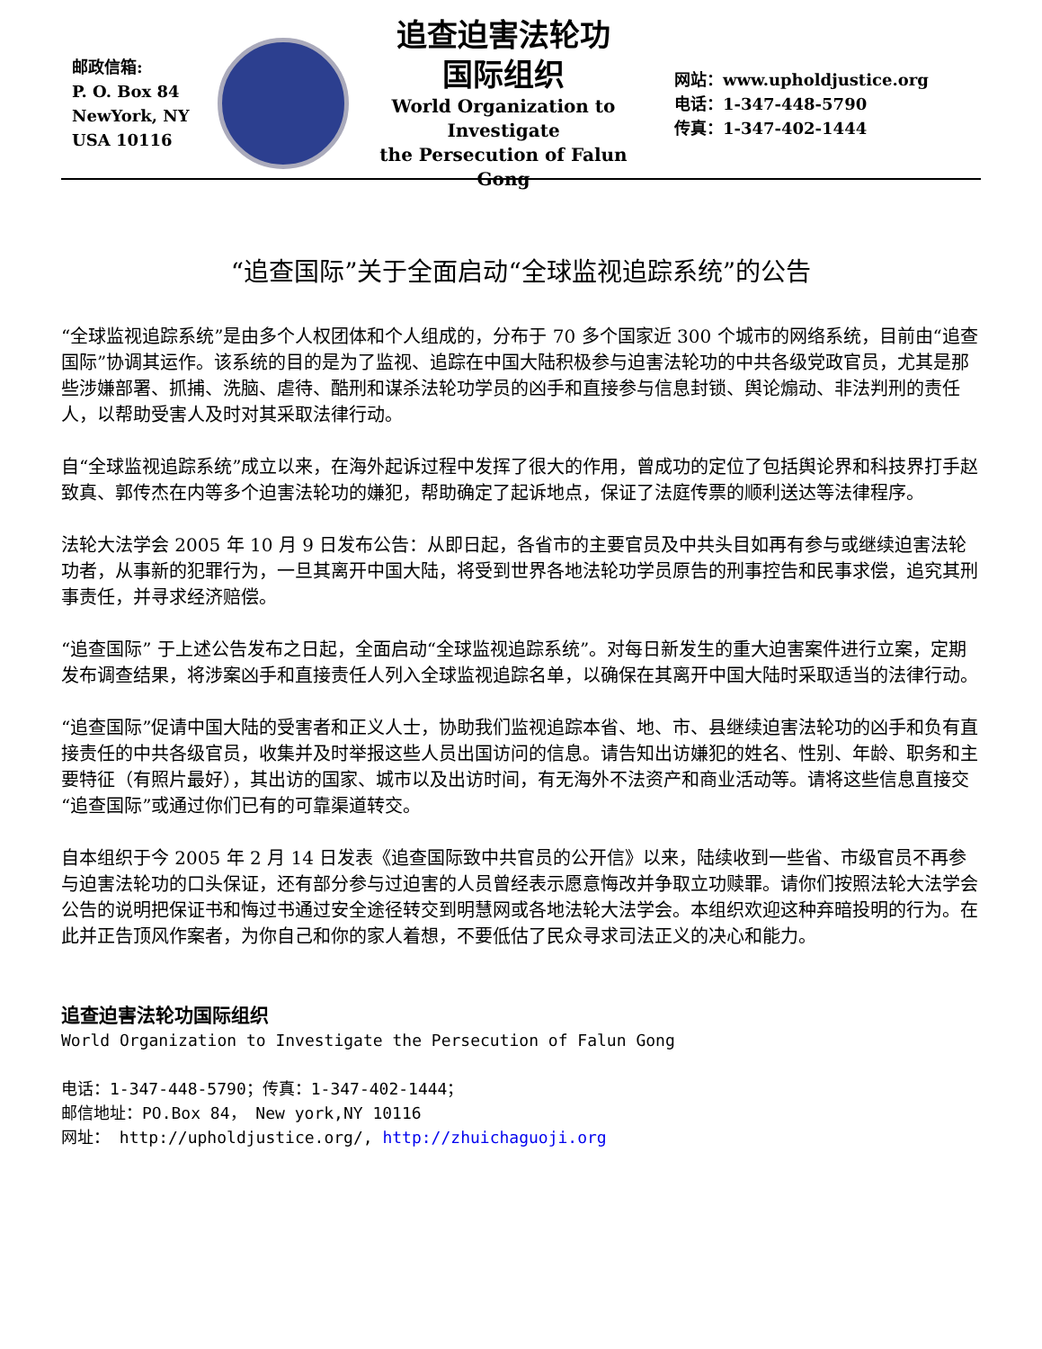邮政信箱:
P. O. Box 84
NewYork, NY
USA 10116
追查迫害法轮功
国际组织
World Organization to Investigate
the Persecution of Falun Gong
网站：www.upholdjustice.org
电话：1-347-448-5790
传真：1-347-402-1444
“追查国际”关于全面启动“全球监视追踪系统”的公告
“全球监视追踪系统”是由多个人权团体和个人组成的，分布于 70 多个国家近 300 个城市的网络系统，目前由“追查国际”协调其运作。该系统的目的是为了监视、追踪在中国大陆积极参与迫害法轮功的中共各级党政官员，尤其是那些涉嫌部署、抓捕、洗脑、虐待、酷刑和谋杀法轮功学员的凶手和直接参与信息封锁、舆论煽动、非法判刑的责任人，以帮助受害人及时对其采取法律行动。
自“全球监视追踪系统”成立以来，在海外起诉过程中发挥了很大的作用，曾成功的定位了包括舆论界和科技界打手赵致真、郭传杰在内等多个迫害法轮功的嫌犯，帮助确定了起诉地点，保证了法庭传票的顺利送达等法律程序。
法轮大法学会 2005 年 10 月 9 日发布公告：从即日起，各省市的主要官员及中共头目如再有参与或继续迫害法轮功者，从事新的犯罪行为，一旦其离开中国大陆，将受到世界各地法轮功学员原告的刑事控告和民事求偿，追究其刑事责任，并寻求经济赔偿。
“追查国际” 于上述公告发布之日起，全面启动“全球监视追踪系统”。对每日新发生的重大迫害案件进行立案，定期发布调查结果，将涉案凶手和直接责任人列入全球监视追踪名单，以确保在其离开中国大陆时采取适当的法律行动。
“追查国际”促请中国大陆的受害者和正义人士，协助我们监视追踪本省、地、市、县继续迫害法轮功的凶手和负有直接责任的中共各级官员，收集并及时举报这些人员出国访问的信息。请告知出访嫌犯的姓名、性别、年龄、职务和主要特征（有照片最好），其出访的国家、城市以及出访时间，有无海外不法资产和商业活动等。请将这些信息直接交“追查国际”或通过你们已有的可靠渠道转交。
自本组织于今 2005 年 2 月 14 日发表《追查国际致中共官员的公开信》以来，陆续收到一些省、市级官员不再参与迫害法轮功的口头保证，还有部分参与过迫害的人员曾经表示愿意悔改并争取立功赎罪。请你们按照法轮大法学会公告的说明把保证书和悔过书通过安全途径转交到明慧网或各地法轮大法学会。本组织欢迎这种弃暗投明的行为。在此并正告顶风作案者，为你自己和你的家人着想，不要低估了民众寻求司法正义的决心和能力。
追查迫害法轮功国际组织
World Organization to Investigate the Persecution of Falun Gong
电话：1-347-448-5790；传真：1-347-402-1444；
邮信地址：PO.Box 84， New york,NY 10116
网址： http://upholdjustice.org/, http://zhuichaguoji.org